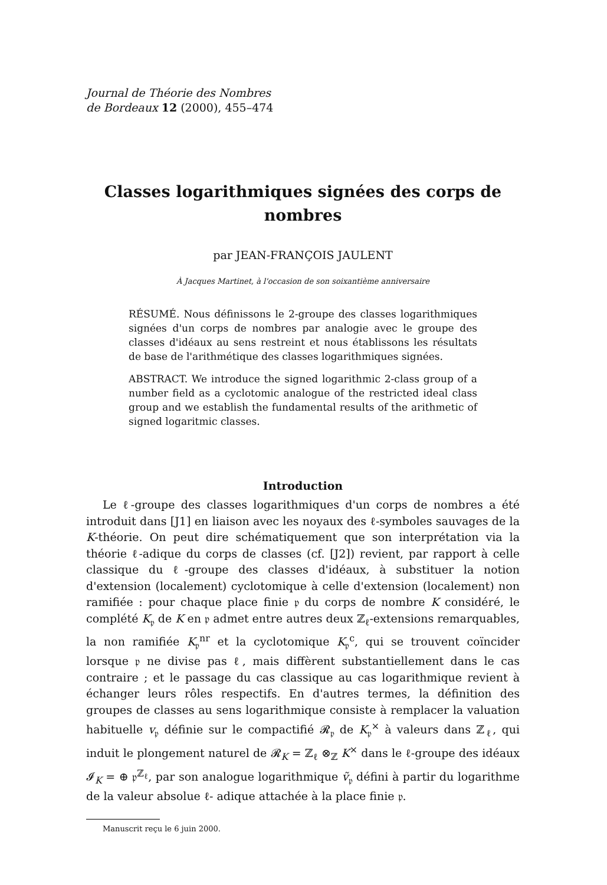Journal de Théorie des Nombres
de Bordeaux 12 (2000), 455–474
Classes logarithmiques signées des corps de nombres
par JEAN-FRANÇOIS JAULENT
À Jacques Martinet, à l'occasion de son soixantième anniversaire
RÉSUMÉ. Nous définissons le 2-groupe des classes logarithmiques signées d'un corps de nombres par analogie avec le groupe des classes d'idéaux au sens restreint et nous établissons les résultats de base de l'arithmétique des classes logarithmiques signées.
ABSTRACT. We introduce the signed logarithmic 2-class group of a number field as a cyclotomic analogue of the restricted ideal class group and we establish the fundamental results of the arithmetic of signed logaritmic classes.
Introduction
Le ℓ-groupe des classes logarithmiques d'un corps de nombres a été introduit dans [J1] en liaison avec les noyaux des ℓ-symboles sauvages de la K-théorie. On peut dire schématiquement que son interprétation via la théorie ℓ-adique du corps de classes (cf. [J2]) revient, par rapport à celle classique du ℓ-groupe des classes d'idéaux, à substituer la notion d'extension (localement) cyclotomique à celle d'extension (localement) non ramifiée : pour chaque place finie 𝔭 du corps de nombre K considéré, le complété K<sub>𝔭</sub> de K en 𝔭 admet entre autres deux ℤ<sub>ℓ</sub>-extensions remarquables, la non ramifiée K<sub>𝔭</sub><sup>nr</sup> et la cyclotomique K<sub>𝔭</sub><sup>c</sup>, qui se trouvent coïncider lorsque 𝔭 ne divise pas ℓ, mais diffèrent substantiellement dans le cas contraire ; et le passage du cas classique au cas logarithmique revient à échanger leurs rôles respectifs. En d'autres termes, la définition des groupes de classes au sens logarithmique consiste à remplacer la valuation habituelle v<sub>𝔭</sub> définie sur le compactifié 𝓡<sub>𝔭</sub> de K<sub>𝔭</sub><sup>×</sup> à valeurs dans ℤ<sub>ℓ</sub>, qui induit le plongement naturel de 𝓡<sub>K</sub> = ℤ<sub>ℓ</sub> ⊗<sub>ℤ</sub> K<sup>×</sup> dans le ℓ-groupe des idéaux 𝓘<sub>K</sub> = ⊕ 𝔭<sup>ℤ<sub>ℓ</sub></sup>, par son analogue logarithmique ṽ<sub>𝔭</sub> défini à partir du logarithme de la valeur absolue ℓ- adique attachée à la place finie 𝔭.
Manuscrit reçu le 6 juin 2000.